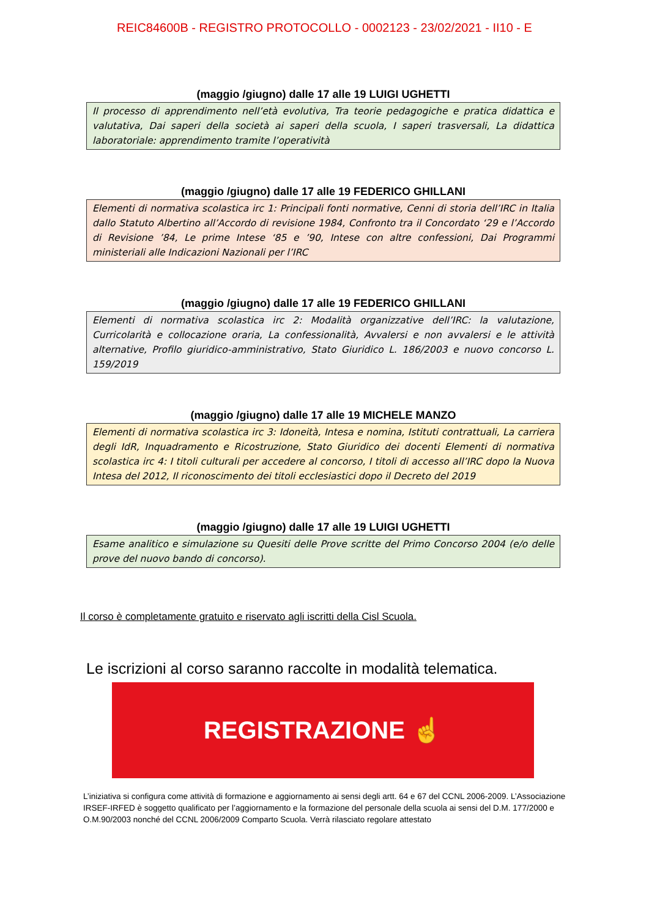REIC84600B - REGISTRO PROTOCOLLO - 0002123 - 23/02/2021 - II10 - E
(maggio /giugno) dalle 17 alle 19 LUIGI UGHETTI
Il processo di apprendimento nell’età evolutiva, Tra teorie pedagogiche e pratica didattica e valutativa, Dai saperi della società ai saperi della scuola, I saperi trasversali, La didattica laboratoriale: apprendimento tramite l’operatività
(maggio /giugno) dalle 17 alle 19 FEDERICO GHILLANI
Elementi di normativa scolastica irc 1: Principali fonti normative, Cenni di storia dell’IRC in Italia dallo Statuto Albertino all’Accordo di revisione 1984, Confronto tra il Concordato ‘29 e l’Accordo di Revisione ’84, Le prime Intese ‘85 e ’90, Intese con altre confessioni, Dai Programmi ministeriali alle Indicazioni Nazionali per l’IRC
(maggio /giugno) dalle 17 alle 19 FEDERICO GHILLANI
Elementi di normativa scolastica irc 2: Modalità organizzative dell’IRC: la valutazione, Curricolarità e collocazione oraria, La confessionalità, Avvalersi e non avvalersi e le attività alternative, Profilo giuridico-amministrativo, Stato Giuridico L. 186/2003 e nuovo concorso L. 159/2019
(maggio /giugno) dalle 17 alle 19 MICHELE MANZO
Elementi di normativa scolastica irc 3: Idoneità, Intesa e nomina, Istituti contrattuali, La carriera degli IdR, Inquadramento e Ricostruzione, Stato Giuridico dei docenti Elementi di normativa scolastica irc 4: I titoli culturali per accedere al concorso, I titoli di accesso all’IRC dopo la Nuova Intesa del 2012, Il riconoscimento dei titoli ecclesiastici dopo il Decreto del 2019
(maggio /giugno) dalle 17 alle 19 LUIGI UGHETTI
Esame analitico e simulazione su Quesiti delle Prove scritte del Primo Concorso 2004 (e/o delle prove del nuovo bando di concorso).
Il corso è completamente gratuito e riservato agli iscritti della Cisl Scuola.
Le iscrizioni al corso saranno raccolte in modalità telematica.
REGISTRAZIONE ☝
L’iniziativa si configura come attività di formazione e aggiornamento ai sensi degli artt. 64 e 67 del CCNL 2006-2009. L’Associazione IRSEF-IRFED è soggetto qualificato per l’aggiornamento e la formazione del personale della scuola ai sensi del D.M. 177/2000 e O.M.90/2003 nonché del CCNL 2006/2009 Comparto Scuola. Verrà rilasciato regolare attestato